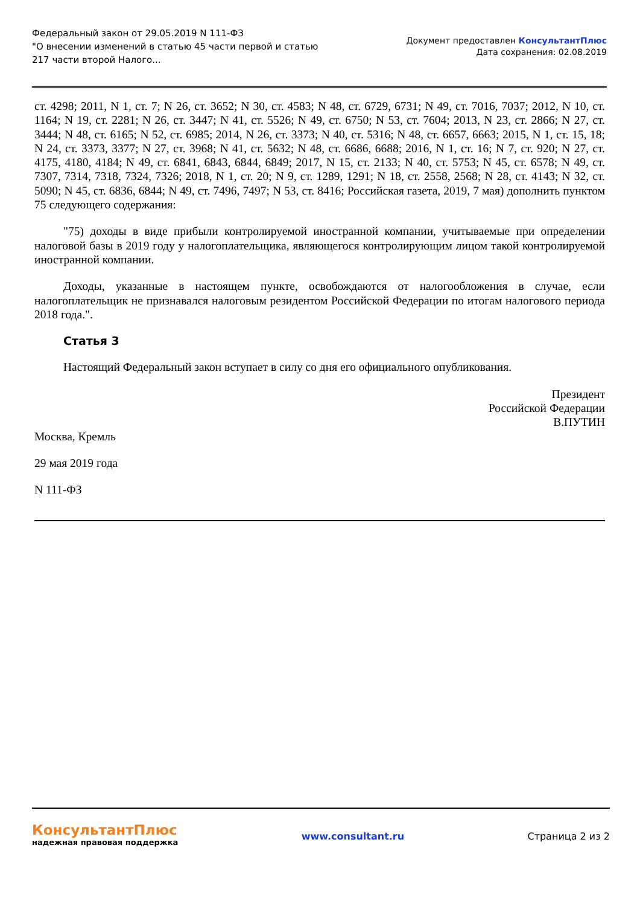Федеральный закон от 29.05.2019 N 111-ФЗ
"О внесении изменений в статью 45 части первой и статью
217 части второй Налого...
Документ предоставлен КонсультантПлюс
Дата сохранения: 02.08.2019
ст. 4298; 2011, N 1, ст. 7; N 26, ст. 3652; N 30, ст. 4583; N 48, ст. 6729, 6731; N 49, ст. 7016, 7037; 2012, N 10, ст. 1164; N 19, ст. 2281; N 26, ст. 3447; N 41, ст. 5526; N 49, ст. 6750; N 53, ст. 7604; 2013, N 23, ст. 2866; N 27, ст. 3444; N 48, ст. 6165; N 52, ст. 6985; 2014, N 26, ст. 3373; N 40, ст. 5316; N 48, ст. 6657, 6663; 2015, N 1, ст. 15, 18; N 24, ст. 3373, 3377; N 27, ст. 3968; N 41, ст. 5632; N 48, ст. 6686, 6688; 2016, N 1, ст. 16; N 7, ст. 920; N 27, ст. 4175, 4180, 4184; N 49, ст. 6841, 6843, 6844, 6849; 2017, N 15, ст. 2133; N 40, ст. 5753; N 45, ст. 6578; N 49, ст. 7307, 7314, 7318, 7324, 7326; 2018, N 1, ст. 20; N 9, ст. 1289, 1291; N 18, ст. 2558, 2568; N 28, ст. 4143; N 32, ст. 5090; N 45, ст. 6836, 6844; N 49, ст. 7496, 7497; N 53, ст. 8416; Российская газета, 2019, 7 мая) дополнить пунктом 75 следующего содержания:
"75) доходы в виде прибыли контролируемой иностранной компании, учитываемые при определении налоговой базы в 2019 году у налогоплательщика, являющегося контролирующим лицом такой контролируемой иностранной компании.
Доходы, указанные в настоящем пункте, освобождаются от налогообложения в случае, если налогоплательщик не признавался налоговым резидентом Российской Федерации по итогам налогового периода 2018 года.".
Статья 3
Настоящий Федеральный закон вступает в силу со дня его официального опубликования.
Президент
Российской Федерации
В.ПУТИН
Москва, Кремль
29 мая 2019 года
N 111-ФЗ
КонсультантПлюс
надежная правовая поддержка
www.consultant.ru Страница 2 из 2